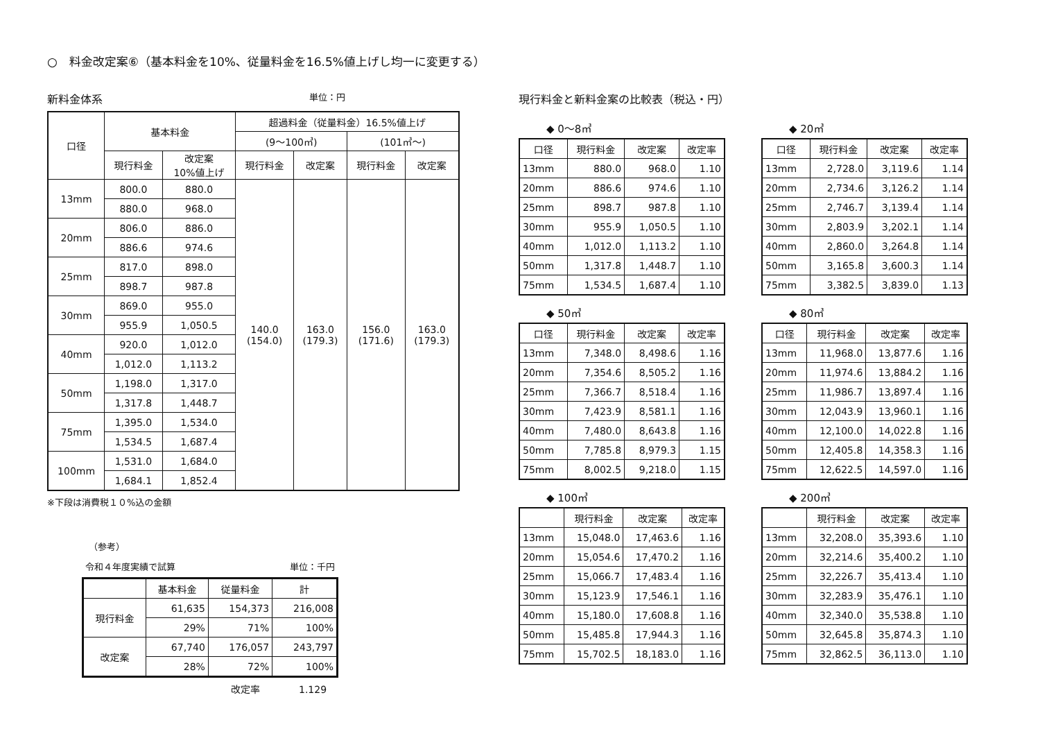○　料金改定案⑥（基本料金を10%、従量料金を16.5%値上げし均一に変更する）
新料金体系 単位：円
| 口径 | 基本料金 | | 超過料金（従量料金）16.5%値上げ | | | |
| | | | (9～100㎥) | | (101㎥～) | |
| | 現行料金 | 改定案 10%値上げ | 現行料金 | 改定案 | 現行料金 | 改定案 |
| 13mm | 800.0 | 880.0 | 140.0 (154.0) | 163.0 (179.3) | 156.0 (171.6) | 163.0 (179.3) |
| | 880.0 | 968.0 | | | | |
| 20mm | 806.0 | 886.0 | | | | |
| | 886.6 | 974.6 | | | | |
| 25mm | 817.0 | 898.0 | | | | |
| | 898.7 | 987.8 | | | | |
| 30mm | 869.0 | 955.0 | | | | |
| | 955.9 | 1,050.5 | | | | |
| 40mm | 920.0 | 1,012.0 | | | | |
| | 1,012.0 | 1,113.2 | | | | |
| 50mm | 1,198.0 | 1,317.0 | | | | |
| | 1,317.8 | 1,448.7 | | | | |
| 75mm | 1,395.0 | 1,534.0 | | | | |
| | 1,534.5 | 1,687.4 | | | | |
| 100mm | 1,531.0 | 1,684.0 | | | | |
| | 1,684.1 | 1,852.4 | | | | |
※下段は消費税１０%込の金額
（参考）
令和４年度実績で試算 単位：千円
| | 基本料金 | 従量料金 | 計 |
| 現行料金 | 61,635 | 154,373 | 216,008 |
| | 29% | 71% | 100% |
| 改定案 | 67,740 | 176,057 | 243,797 |
| | 28% | 72% | 100% |
改定率　　　　1.129
現行料金と新料金案の比較表（税込・円）
◆ 0～8㎥
| 口径 | 現行料金 | 改定案 | 改定率 |
| --- | --- | --- | --- |
| 13mm | 880.0 | 968.0 | 1.10 |
| 20mm | 886.6 | 974.6 | 1.10 |
| 25mm | 898.7 | 987.8 | 1.10 |
| 30mm | 955.9 | 1,050.5 | 1.10 |
| 40mm | 1,012.0 | 1,113.2 | 1.10 |
| 50mm | 1,317.8 | 1,448.7 | 1.10 |
| 75mm | 1,534.5 | 1,687.4 | 1.10 |
◆ 20㎥
| 口径 | 現行料金 | 改定案 | 改定率 |
| --- | --- | --- | --- |
| 13mm | 2,728.0 | 3,119.6 | 1.14 |
| 20mm | 2,734.6 | 3,126.2 | 1.14 |
| 25mm | 2,746.7 | 3,139.4 | 1.14 |
| 30mm | 2,803.9 | 3,202.1 | 1.14 |
| 40mm | 2,860.0 | 3,264.8 | 1.14 |
| 50mm | 3,165.8 | 3,600.3 | 1.14 |
| 75mm | 3,382.5 | 3,839.0 | 1.13 |
◆ 50㎥
| 口径 | 現行料金 | 改定案 | 改定率 |
| --- | --- | --- | --- |
| 13mm | 7,348.0 | 8,498.6 | 1.16 |
| 20mm | 7,354.6 | 8,505.2 | 1.16 |
| 25mm | 7,366.7 | 8,518.4 | 1.16 |
| 30mm | 7,423.9 | 8,581.1 | 1.16 |
| 40mm | 7,480.0 | 8,643.8 | 1.16 |
| 50mm | 7,785.8 | 8,979.3 | 1.15 |
| 75mm | 8,002.5 | 9,218.0 | 1.15 |
◆ 80㎥
| 口径 | 現行料金 | 改定案 | 改定率 |
| --- | --- | --- | --- |
| 13mm | 11,968.0 | 13,877.6 | 1.16 |
| 20mm | 11,974.6 | 13,884.2 | 1.16 |
| 25mm | 11,986.7 | 13,897.4 | 1.16 |
| 30mm | 12,043.9 | 13,960.1 | 1.16 |
| 40mm | 12,100.0 | 14,022.8 | 1.16 |
| 50mm | 12,405.8 | 14,358.3 | 1.16 |
| 75mm | 12,622.5 | 14,597.0 | 1.16 |
◆ 100㎥
| | 現行料金 | 改定案 | 改定率 |
| --- | --- | --- | --- |
| 13mm | 15,048.0 | 17,463.6 | 1.16 |
| 20mm | 15,054.6 | 17,470.2 | 1.16 |
| 25mm | 15,066.7 | 17,483.4 | 1.16 |
| 30mm | 15,123.9 | 17,546.1 | 1.16 |
| 40mm | 15,180.0 | 17,608.8 | 1.16 |
| 50mm | 15,485.8 | 17,944.3 | 1.16 |
| 75mm | 15,702.5 | 18,183.0 | 1.16 |
◆ 200㎥
| | 現行料金 | 改定案 | 改定率 |
| --- | --- | --- | --- |
| 13mm | 32,208.0 | 35,393.6 | 1.10 |
| 20mm | 32,214.6 | 35,400.2 | 1.10 |
| 25mm | 32,226.7 | 35,413.4 | 1.10 |
| 30mm | 32,283.9 | 35,476.1 | 1.10 |
| 40mm | 32,340.0 | 35,538.8 | 1.10 |
| 50mm | 32,645.8 | 35,874.3 | 1.10 |
| 75mm | 32,862.5 | 36,113.0 | 1.10 |